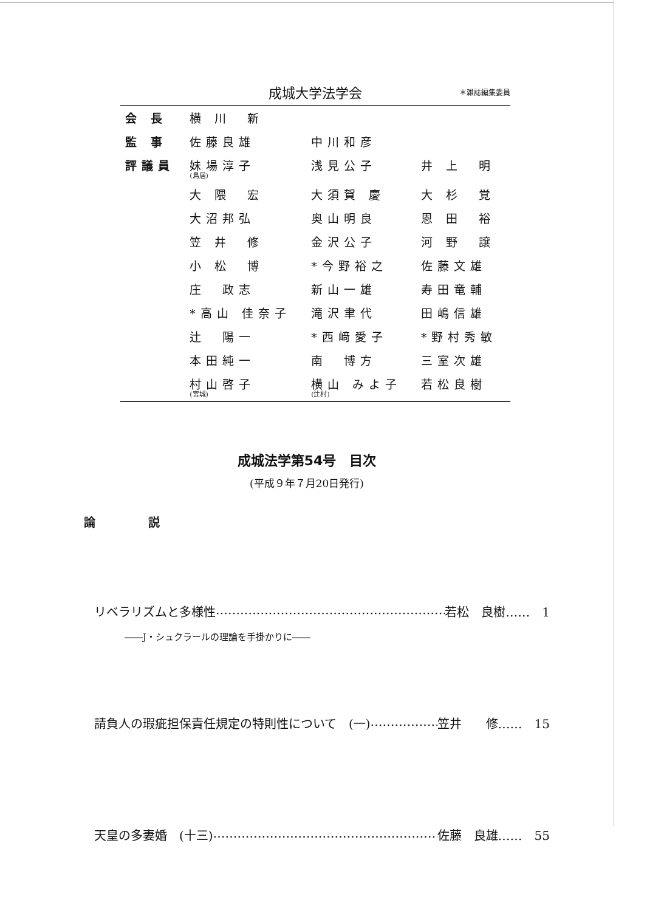成城大学法学会 ＊雑誌編集委員
| 会 長 | 横 川 新 | | |
| 監 事 | 佐藤良雄 | 中川和彦 | |
| 評議員 | 妹場淳子 (鳥居) | 浅見公子 | 井 上 明 |
| | 大 隈 宏 | 大須賀 慶 | 大 杉 覚 |
| | 大沼邦弘 | 奥山明良 | 恩 田 裕 |
| | 笠 井 修 | 金沢公子 | 河 野 譲 |
| | 小 松 博 | *今野裕之 | 佐藤文雄 |
| | 庄 政志 | 新山一雄 | 寿田竜輔 |
| | *高山 佳奈子 | 滝沢聿代 | 田嶋信雄 |
| | 辻 陽一 | *西﨑愛子 | *野村秀敏 |
| | 本田純一 | 南 博方 | 三室次雄 |
| | 村山啓子 (宮城) | 横山 みよ子 (辻村) | 若松良樹 |
成城法学第54号　目次
(平成９年７月20日発行)
論 説
リベラリズムと多様性 …………………………………………………… 若松　良樹……　1
――J・シュクラールの理論を手掛かりに――
請負人の瑕疵担保責任規定の特則性について　(一) …………………… 笠井　　修……　15
天皇の多妻婚　(十三) …………………………………………………… 佐藤　良雄……　55